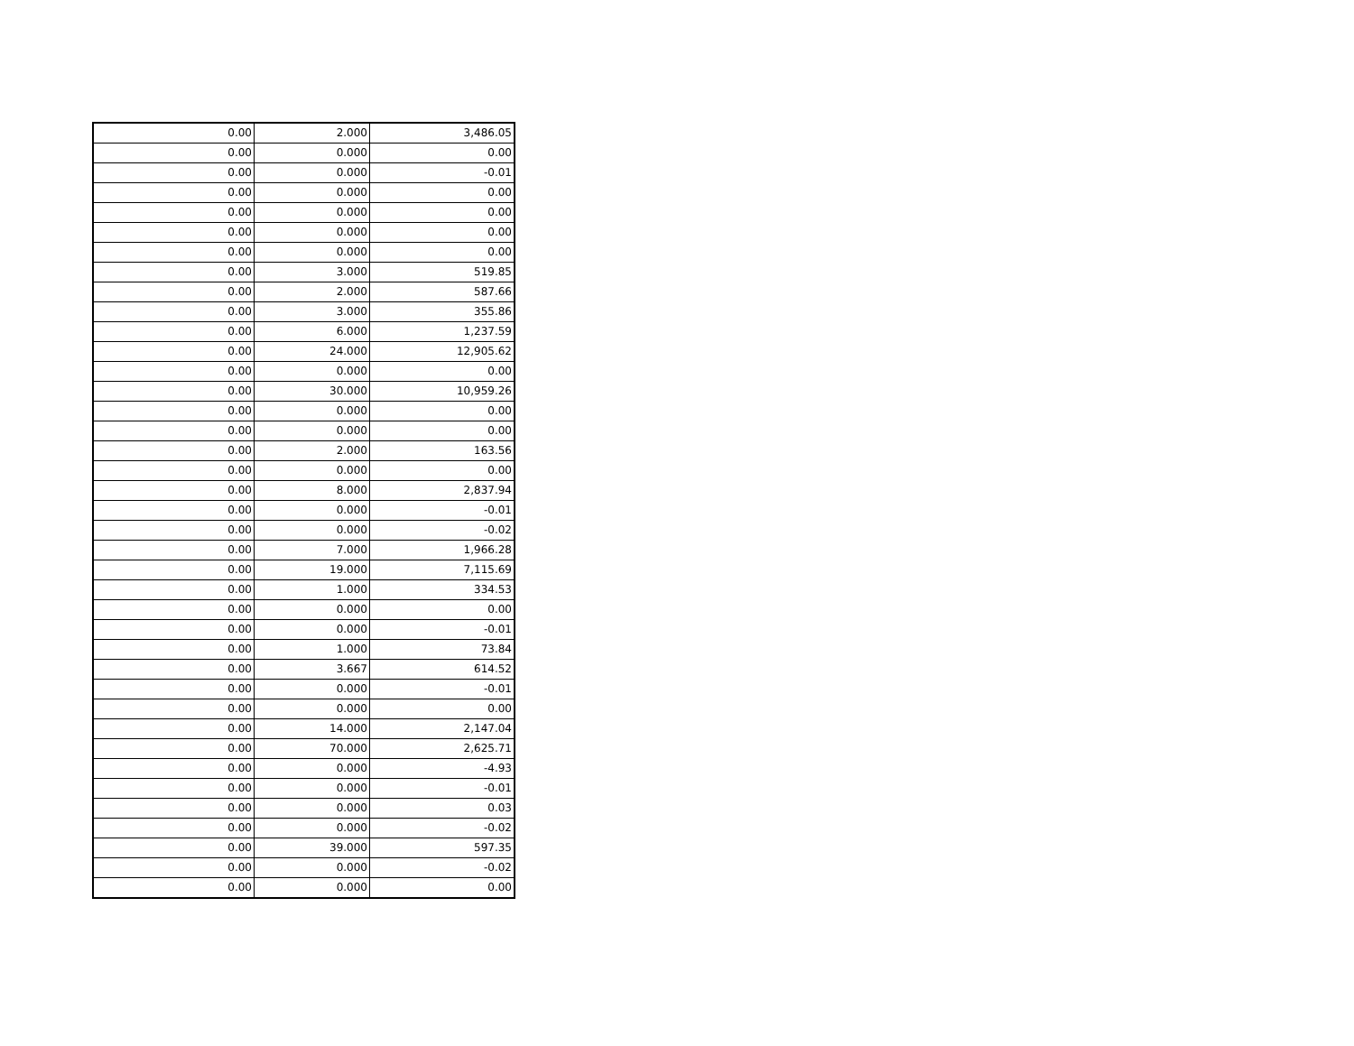| 0.00 | 2.000 | 3,486.05 |
| 0.00 | 0.000 | 0.00 |
| 0.00 | 0.000 | -0.01 |
| 0.00 | 0.000 | 0.00 |
| 0.00 | 0.000 | 0.00 |
| 0.00 | 0.000 | 0.00 |
| 0.00 | 0.000 | 0.00 |
| 0.00 | 3.000 | 519.85 |
| 0.00 | 2.000 | 587.66 |
| 0.00 | 3.000 | 355.86 |
| 0.00 | 6.000 | 1,237.59 |
| 0.00 | 24.000 | 12,905.62 |
| 0.00 | 0.000 | 0.00 |
| 0.00 | 30.000 | 10,959.26 |
| 0.00 | 0.000 | 0.00 |
| 0.00 | 0.000 | 0.00 |
| 0.00 | 2.000 | 163.56 |
| 0.00 | 0.000 | 0.00 |
| 0.00 | 8.000 | 2,837.94 |
| 0.00 | 0.000 | -0.01 |
| 0.00 | 0.000 | -0.02 |
| 0.00 | 7.000 | 1,966.28 |
| 0.00 | 19.000 | 7,115.69 |
| 0.00 | 1.000 | 334.53 |
| 0.00 | 0.000 | 0.00 |
| 0.00 | 0.000 | -0.01 |
| 0.00 | 1.000 | 73.84 |
| 0.00 | 3.667 | 614.52 |
| 0.00 | 0.000 | -0.01 |
| 0.00 | 0.000 | 0.00 |
| 0.00 | 14.000 | 2,147.04 |
| 0.00 | 70.000 | 2,625.71 |
| 0.00 | 0.000 | -4.93 |
| 0.00 | 0.000 | -0.01 |
| 0.00 | 0.000 | 0.03 |
| 0.00 | 0.000 | -0.02 |
| 0.00 | 39.000 | 597.35 |
| 0.00 | 0.000 | -0.02 |
| 0.00 | 0.000 | 0.00 |